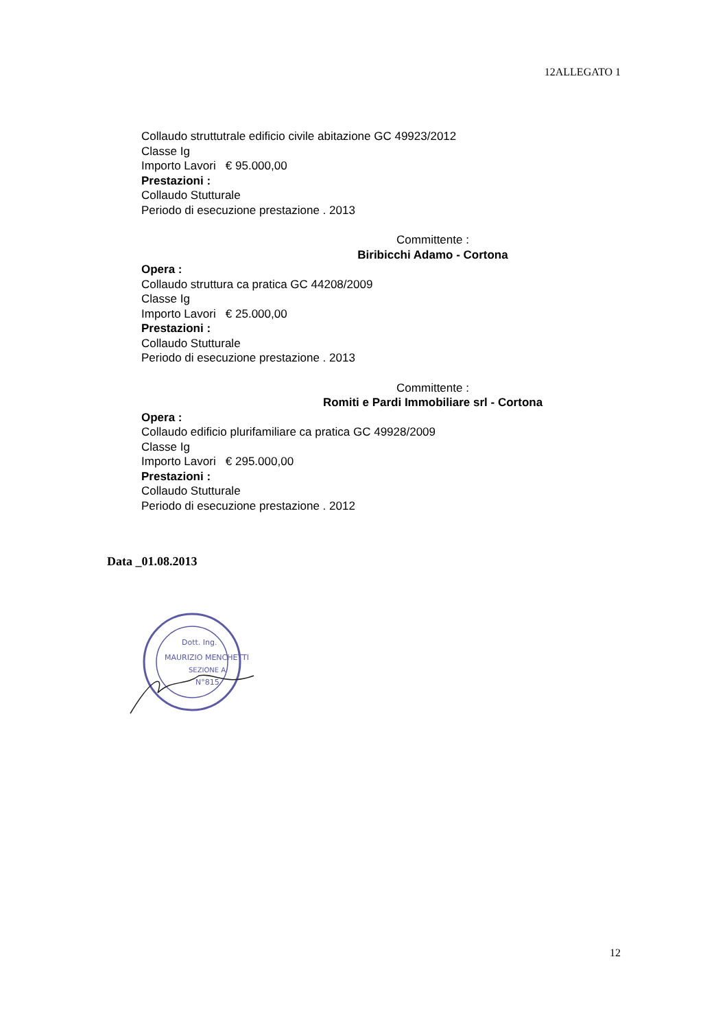12ALLEGATO 1
Collaudo struttutrale edificio civile abitazione GC 49923/2012
Classe Ig
Importo Lavori € 95.000,00
Prestazioni :
Collaudo Stutturale
Periodo di esecuzione prestazione . 2013
Committente :
Biribicchi Adamo - Cortona
Opera :
Collaudo struttura ca pratica GC 44208/2009
Classe Ig
Importo Lavori € 25.000,00
Prestazioni :
Collaudo Stutturale
Periodo di esecuzione prestazione . 2013
Committente :
Romiti e Pardi Immobiliare srl - Cortona
Opera :
Collaudo edificio plurifamiliare ca pratica GC 49928/2009
Classe Ig
Importo Lavori € 295.000,00
Prestazioni :
Collaudo Stutturale
Periodo di esecuzione prestazione . 2012
Data _01.08.2013
Dott. Ing.
MAURIZIO MENCHETTI
SEZIONE A
N°815
12